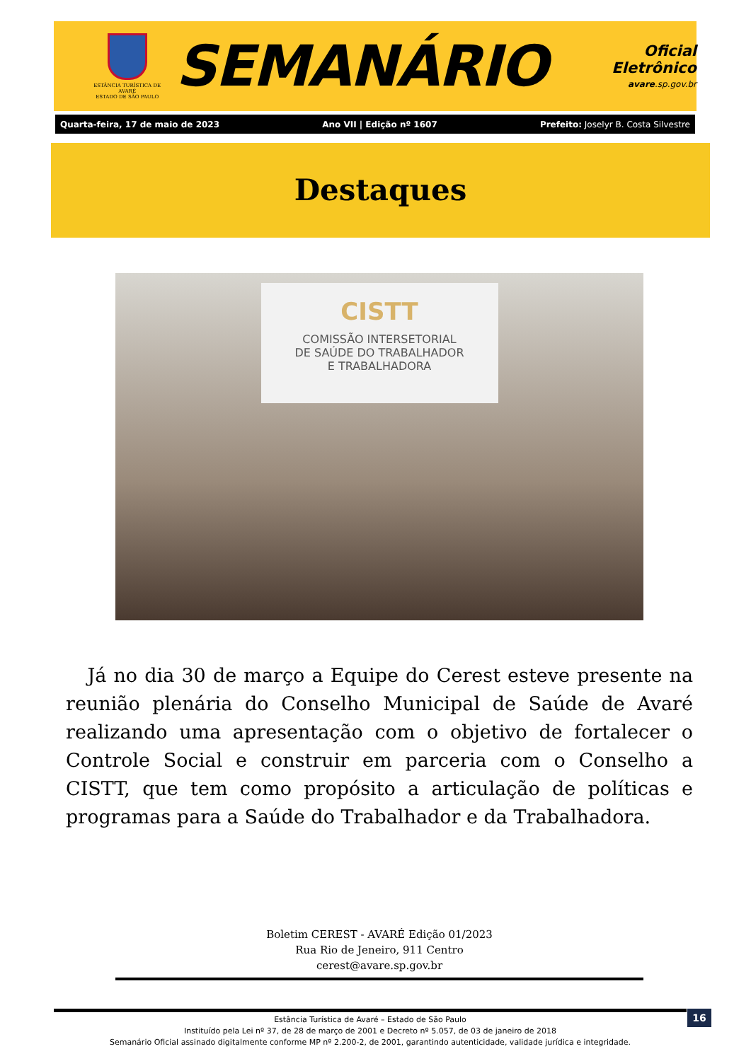ESTÂNCIA TURÍSTICA DE AVARÉ
ESTADO DE SÃO PAULO
SEMANÁRIO
Oficial Eletrônico
avare.sp.gov.br
Quarta-feira, 17 de maio de 2023 Ano VII | Edição nº 1607 Prefeito: Joselyr B. Costa Silvestre
Destaques
CISTT
COMISSÃO INTERSETORIAL
DE SAÚDE DO TRABALHADOR
E TRABALHADORA
Já no dia 30 de março a Equipe do Cerest esteve presente na reunião plenária do Conselho Municipal de Saúde de Avaré realizando uma apresentação com o objetivo de fortalecer o Controle Social e construir em parceria com o Conselho a CISTT, que tem como propósito a articulação de políticas e programas para a Saúde do Trabalhador e da Trabalhadora.
Boletim CEREST - AVARÉ Edição 01/2023
Rua Rio de Jeneiro, 911 Centro
cerest@avare.sp.gov.br
Estância Turística de Avaré – Estado de São Paulo
Instituído pela Lei nº 37, de 28 de março de 2001 e Decreto nº 5.057, de 03 de janeiro de 2018
Semanário Oficial assinado digitalmente conforme MP nº 2.200-2, de 2001, garantindo autenticidade, validade jurídica e integridade.
16